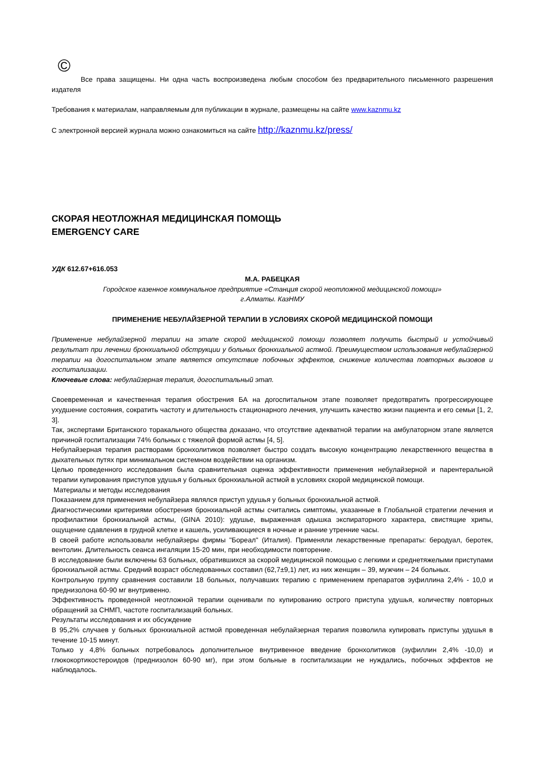©
Все права защищены. Ни одна часть воспроизведена любым способом без предварительного письменного разрешения издателя
Требования к материалам, направляемым для публикации в журнале, размещены на сайте www.kaznmu.kz
С электронной версией журнала можно ознакомиться на сайте http://kaznmu.kz/press/
СКОРАЯ НЕОТЛОЖНАЯ МЕДИЦИНСКАЯ ПОМОЩЬ
EMERGENCY CARE
УДК 612.67+616.053
М.А. РАБЕЦКАЯ
Городское казенное коммунальное предприятие «Станция скорой неотложной медицинской помощи»
г.Алматы. КазНМУ
ПРИМЕНЕНИЕ НЕБУЛАЙЗЕРНОЙ ТЕРАПИИ В УСЛОВИЯХ СКОРОЙ МЕДИЦИНСКОЙ ПОМОЩИ
Применение небулайзерной терапии на этапе скорой медицинской помощи позволяет получить быстрый и устойчивый результат при лечении бронхиальной обструкции у больных бронхиальной астмой. Преимуществом использования небулайзерной терапии на догоспитальном этапе является отсутствие побочных эффектов, снижение количества повторных вызовов и госпитализации.
Ключевые слова: небулайзерная терапия, догоспитальный этап.
Своевременная и качественная терапия обострения БА на догоспитальном этапе позволяет предотвратить прогрессирующее ухудшение состояния, сократить частоту и длительность стационарного лечения, улучшить качество жизни пациента и его семьи [1, 2, 3].
Так, экспертами Британского торакального общества доказано, что отсутствие адекватной терапии на амбулаторном этапе является причиной госпитализации 74% больных с тяжелой формой астмы [4, 5].
Небулайзерная терапия растворами бронхолитиков позволяет быстро создать высокую концентрацию лекарственного вещества в дыхательных путях при минимальном системном воздействии на организм.
Целью проведенного исследования была сравнительная оценка эффективности применения небулайзерной и парентеральной терапии купирования приступов удушья у больных бронхиальной астмой в условиях скорой медицинской помощи.
Материалы и методы исследования
Показанием для применения небулайзера являлся приступ удушья у больных бронхиальной астмой.
Диагностическими критериями обострения бронхиальной астмы считались симптомы, указанные в Глобальной стратегии лечения и профилактики бронхиальной астмы, (GINA 2010): удушье, выраженная одышка экспираторного характера, свистящие хрипы, ощущение сдавления в грудной клетке и кашель, усиливающиеся в ночные и ранние утренние часы.
В своей работе использовали небулайзеры фирмы "Бореал" (Италия). Применяли лекарственные препараты: беродуал, беротек, вентолин. Длительность сеанса ингаляции 15-20 мин, при необходимости повторение.
В исследование были включены 63 больных, обратившихся за скорой медицинской помощью с легкими и среднетяжелыми приступами бронхиальной астмы. Средний возраст обследованных составил (62,7±9,1) лет, из них женщин – 39, мужчин – 24 больных.
Контрольную группу сравнения составили 18 больных, получавших терапию с применением препаратов эуфиллина 2,4% - 10,0 и преднизолона 60-90 мг внутривенно.
Эффективность проведенной неотложной терапии оценивали по купированию острого приступа удушья, количеству повторных обращений за СНМП, частоте госпитализаций больных.
Результаты исследования и их обсуждение
В 95,2% случаев у больных бронхиальной астмой проведенная небулайзерная терапия позволила купировать приступы удушья в течение 10-15 минут.
Только у 4,8% больных потребовалось дополнительное внутривенное введение бронхолитиков (эуфиллин 2,4% -10,0) и глюкокортикостероидов (преднизолон 60-90 мг), при этом больные в госпитализации не нуждались, побочных эффектов не наблюдалось.